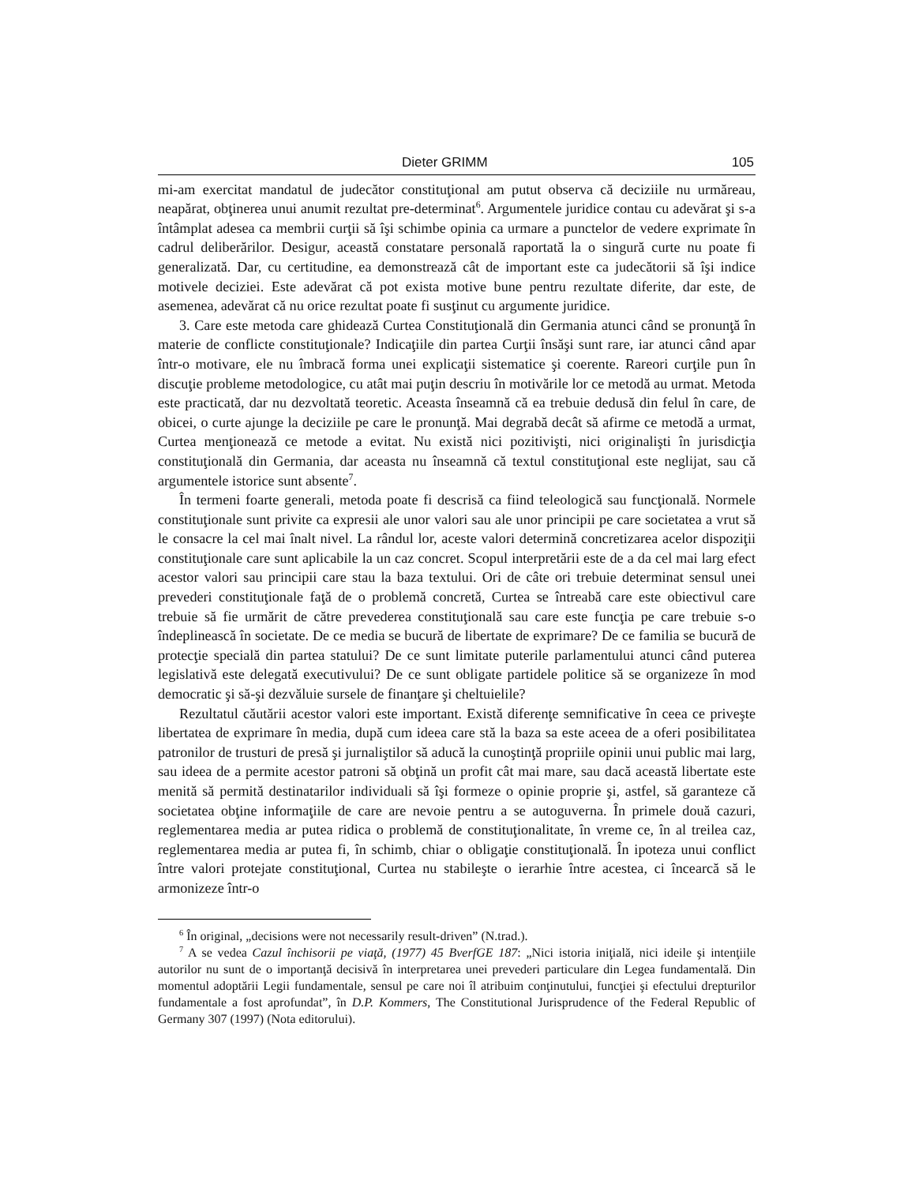Dieter GRIMM 105
mi-am exercitat mandatul de judecător constituţional am putut observa că deciziile nu urmăreau, neapărat, obţinerea unui anumit rezultat pre-determinat<sup>6</sup>. Argumentele juridice contau cu adevărat şi s-a întâmplat adesea ca membrii curţii să îşi schimbe opinia ca urmare a punctelor de vedere exprimate în cadrul deliberărilor. Desigur, această constatare personală raportată la o singură curte nu poate fi generalizată. Dar, cu certitudine, ea demonstrează cât de important este ca judecătorii să îşi indice motivele deciziei. Este adevărat că pot exista motive bune pentru rezultate diferite, dar este, de asemenea, adevărat că nu orice rezultat poate fi susţinut cu argumente juridice.
3. Care este metoda care ghidează Curtea Constituţională din Germania atunci când se pronunţă în materie de conflicte constituţionale? Indicaţiile din partea Curţii însăşi sunt rare, iar atunci când apar într-o motivare, ele nu îmbracă forma unei explicaţii sistematice şi coerente. Rareori curţile pun în discuţie probleme metodologice, cu atât mai puţin descriu în motivările lor ce metodă au urmat. Metoda este practicată, dar nu dezvoltată teoretic. Aceasta înseamnă că ea trebuie dedusă din felul în care, de obicei, o curte ajunge la deciziile pe care le pronunţă. Mai degrabă decât să afirme ce metodă a urmat, Curtea menţionează ce metode a evitat. Nu există nici pozitivişti, nici originalişti în jurisdicţia constituţională din Germania, dar aceasta nu înseamnă că textul constituţional este neglijat, sau că argumentele istorice sunt absente<sup>7</sup>.
În termeni foarte generali, metoda poate fi descrisă ca fiind teleologică sau funcţională. Normele constituţionale sunt privite ca expresii ale unor valori sau ale unor principii pe care societatea a vrut să le consacre la cel mai înalt nivel. La rândul lor, aceste valori determină concretizarea acelor dispoziţii constituţionale care sunt aplicabile la un caz concret. Scopul interpretării este de a da cel mai larg efect acestor valori sau principii care stau la baza textului. Ori de câte ori trebuie determinat sensul unei prevederi constituţionale faţă de o problemă concretă, Curtea se întreabă care este obiectivul care trebuie să fie urmărit de către prevederea constituţională sau care este funcţia pe care trebuie s-o îndeplinească în societate. De ce media se bucură de libertate de exprimare? De ce familia se bucură de protecţie specială din partea statului? De ce sunt limitate puterile parlamentului atunci când puterea legislativă este delegată executivului? De ce sunt obligate partidele politice să se organizeze în mod democratic şi să-şi dezvăluie sursele de finanţare şi cheltuielile?
Rezultatul căutării acestor valori este important. Există diferenţe semnificative în ceea ce priveşte libertatea de exprimare în media, după cum ideea care stă la baza sa este aceea de a oferi posibilitatea patronilor de trusturi de presă şi jurnaliştilor să aducă la cunoştinţă propriile opinii unui public mai larg, sau ideea de a permite acestor patroni să obţină un profit cât mai mare, sau dacă această libertate este menită să permită destinatarilor individuali să îşi formeze o opinie proprie şi, astfel, să garanteze că societatea obţine informaţiile de care are nevoie pentru a se autoguverna. În primele două cazuri, reglementarea media ar putea ridica o problemă de constituţionalitate, în vreme ce, în al treilea caz, reglementarea media ar putea fi, în schimb, chiar o obligaţie constituţională. În ipoteza unui conflict între valori protejate constituţional, Curtea nu stabileşte o ierarhie între acestea, ci încearcă să le armonizeze într-o
<sup>6</sup> În original, „decisions were not necessarily result-driven” (N.trad.).
<sup>7</sup> A se vedea Cazul închisorii pe viaţă, (1977) 45 BverfGE 187: „Nici istoria iniţială, nici ideile şi intenţiile autorilor nu sunt de o importanţă decisivă în interpretarea unei prevederi particulare din Legea fundamentală. Din momentul adoptării Legii fundamentale, sensul pe care noi îl atribuim conţinutului, funcţiei şi efectului drepturilor fundamentale a fost aprofundat”, în D.P. Kommers, The Constitutional Jurisprudence of the Federal Republic of Germany 307 (1997) (Nota editorului).